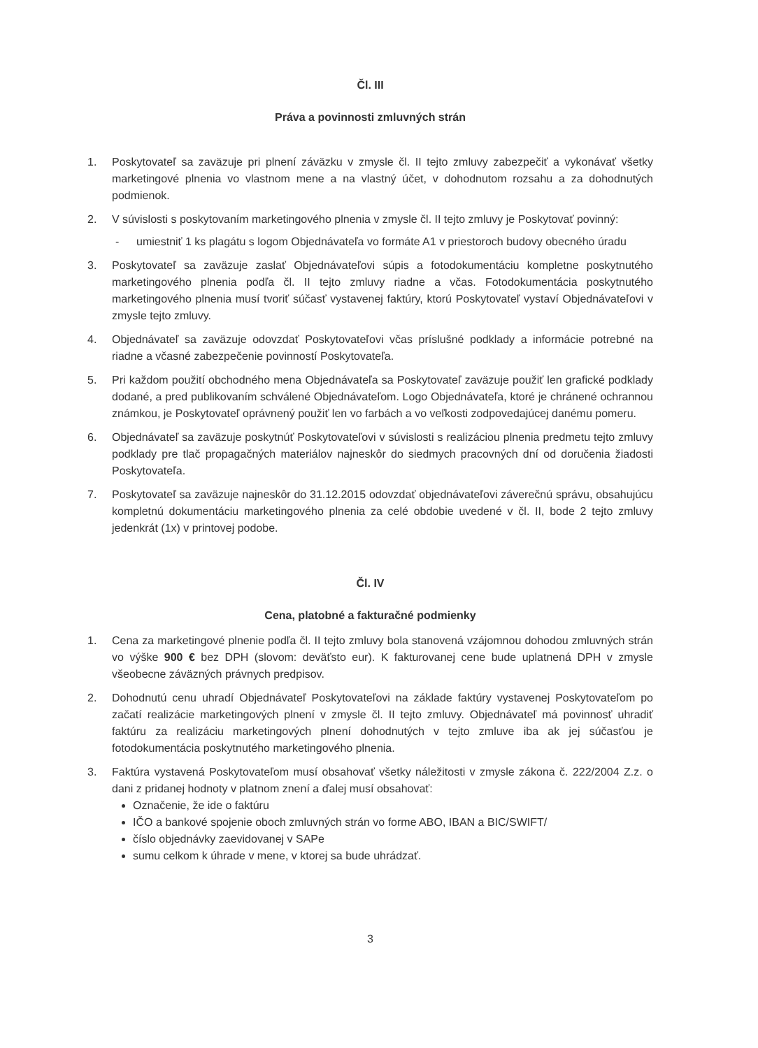Čl. III
Práva a povinnosti zmluvných strán
1. Poskytovateľ sa zaväzuje pri plnení záväzku v zmysle čl. II tejto zmluvy zabezpečiť a vykonávať všetky marketingové plnenia vo vlastnom mene a na vlastný účet, v dohodnutom rozsahu a za dohodnutých podmienok.
2. V súvislosti s poskytovaním marketingového plnenia v zmysle čl. II tejto zmluvy je Poskytovať povinný:
- umiestniť 1 ks plagátu s logom Objednávateľa vo formáte A1 v priestoroch budovy obecného úradu
3. Poskytovateľ sa zaväzuje zaslať Objednávateľovi súpis a fotodokumentáciu kompletne poskytnutého marketingového plnenia podľa čl. II tejto zmluvy riadne a včas. Fotodokumentácia poskytnutého marketingového plnenia musí tvoriť súčasť vystavenej faktúry, ktorú Poskytovateľ vystaví Objednávateľovi v zmysle tejto zmluvy.
4. Objednávateľ sa zaväzuje odovzdať Poskytovateľovi včas príslušné podklady a informácie potrebné na riadne a včasné zabezpečenie povinností Poskytovateľa.
5. Pri každom použití obchodného mena Objednávateľa sa Poskytovateľ zaväzuje použiť len grafické podklady dodané, a pred publikovaním schválené Objednávateľom. Logo Objednávateľa, ktoré je chránené ochrannou známkou, je Poskytovateľ oprávnený použiť len vo farbách a vo veľkosti zodpovedajúcej danému pomeru.
6. Objednávateľ sa zaväzuje poskytnúť Poskytovateľovi v súvislosti s realizáciou plnenia predmetu tejto zmluvy podklady pre tlač propagačných materiálov najneskôr do siedmych pracovných dní od doručenia žiadosti Poskytovateľa.
7. Poskytovateľ sa zaväzuje najneskôr do 31.12.2015 odovzdať objednávateľovi záverečnú správu, obsahujúcu kompletnú dokumentáciu marketingového plnenia za celé obdobie uvedené v čl. II, bode 2 tejto zmluvy jedenkrát (1x) v printovej podobe.
Čl. IV
Cena, platobné a fakturačné podmienky
1. Cena za marketingové plnenie podľa čl. II tejto zmluvy bola stanovená vzájomnou dohodou zmluvných strán vo výške 900 € bez DPH (slovom: deväťsto eur). K fakturovanej cene bude uplatnená DPH v zmysle všeobecne záväzných právnych predpisov.
2. Dohodnutú cenu uhradí Objednávateľ Poskytovateľovi na základe faktúry vystavenej Poskytovateľom po začatí realizácie marketingových plnení v zmysle čl. II tejto zmluvy. Objednávateľ má povinnosť uhradiť faktúru za realizáciu marketingových plnení dohodnutých v tejto zmluve iba ak jej súčasťou je fotodokumentácia poskytnutého marketingového plnenia.
3. Faktúra vystavená Poskytovateľom musí obsahovať všetky náležitosti v zmysle zákona č. 222/2004 Z.z. o dani z pridanej hodnoty v platnom znení a ďalej musí obsahovať:
Označenie, že ide o faktúru
IČO a bankové spojenie oboch zmluvných strán vo forme ABO, IBAN a BIC/SWIFT/
číslo objednávky zaevidovanej v SAPe
sumu celkom k úhrade v mene, v ktorej sa bude uhrádzať.
3